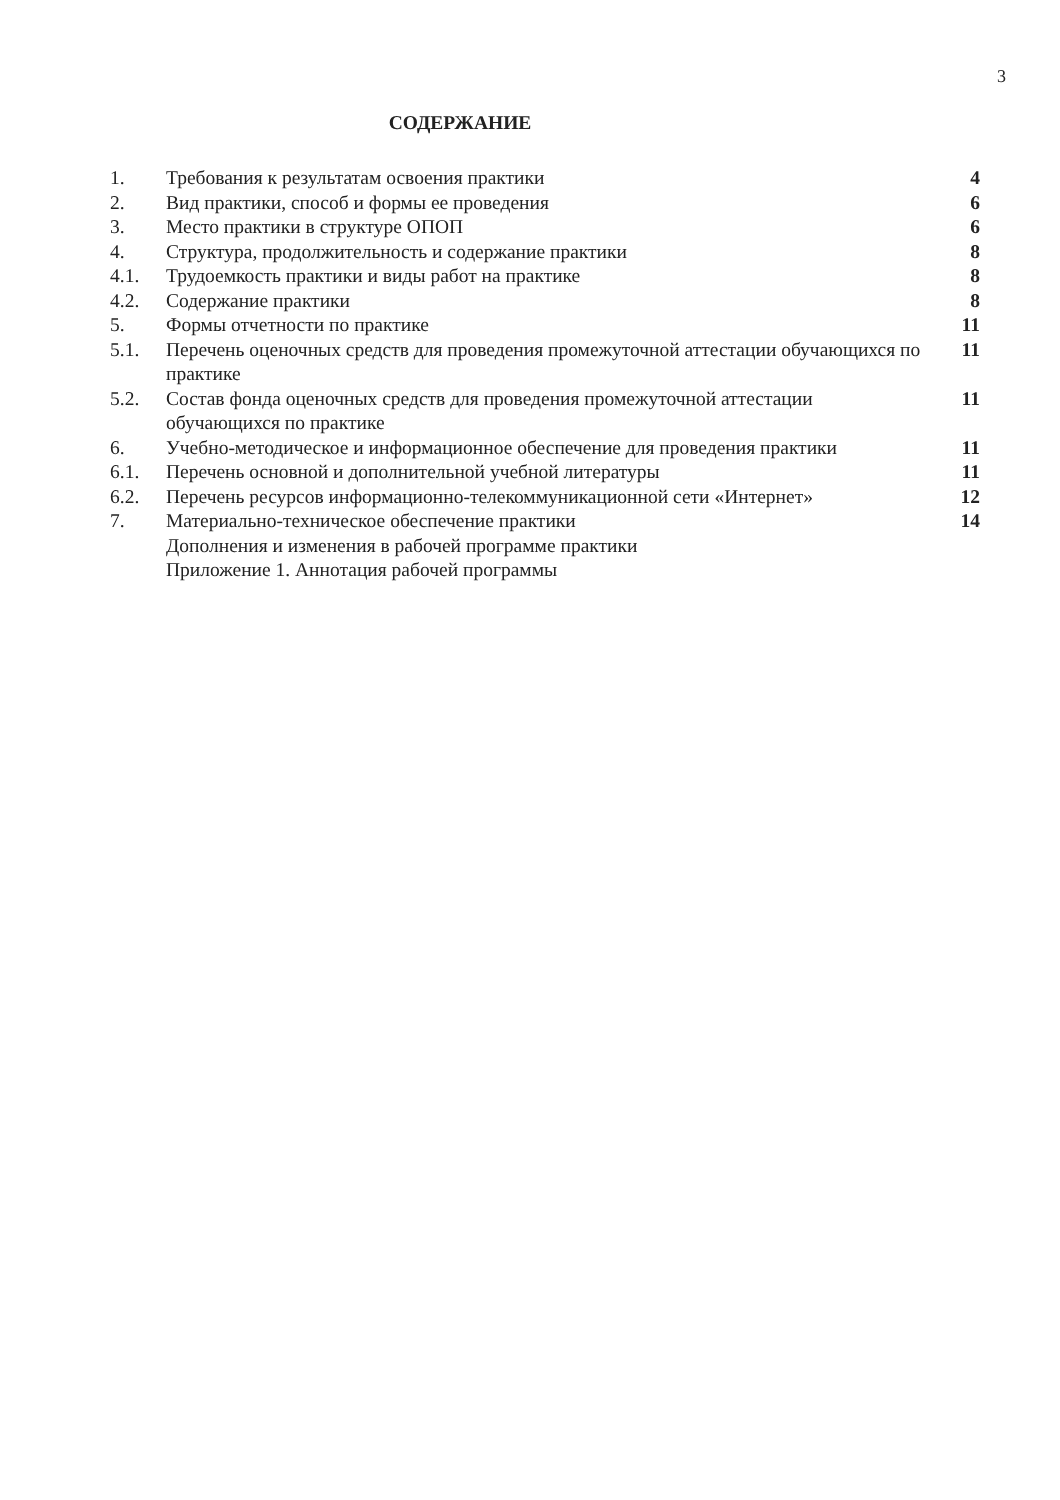3
СОДЕРЖАНИЕ
| 1. | Требования к результатам освоения практики | 4 |
| 2. | Вид практики, способ и формы ее проведения | 6 |
| 3. | Место практики в структуре ОПОП | 6 |
| 4. | Структура, продолжительность и содержание практики | 8 |
| 4.1. | Трудоемкость практики и виды работ на практике | 8 |
| 4.2. | Содержание практики | 8 |
| 5. | Формы отчетности по практике | 11 |
| 5.1. | Перечень оценочных средств для проведения промежуточной аттестации обучающихся по практике | 11 |
| 5.2. | Состав фонда оценочных средств для проведения промежуточной аттестации обучающихся по практике | 11 |
| 6. | Учебно-методическое и информационное обеспечение для проведения практики | 11 |
| 6.1. | Перечень основной и дополнительной учебной литературы | 11 |
| 6.2. | Перечень ресурсов информационно-телекоммуникационной сети «Интернет» | 12 |
| 7. | Материально-техническое обеспечение практики | 14 |
| | Дополнения и изменения в рабочей программе практики | |
| | Приложение 1. Аннотация рабочей программы | |